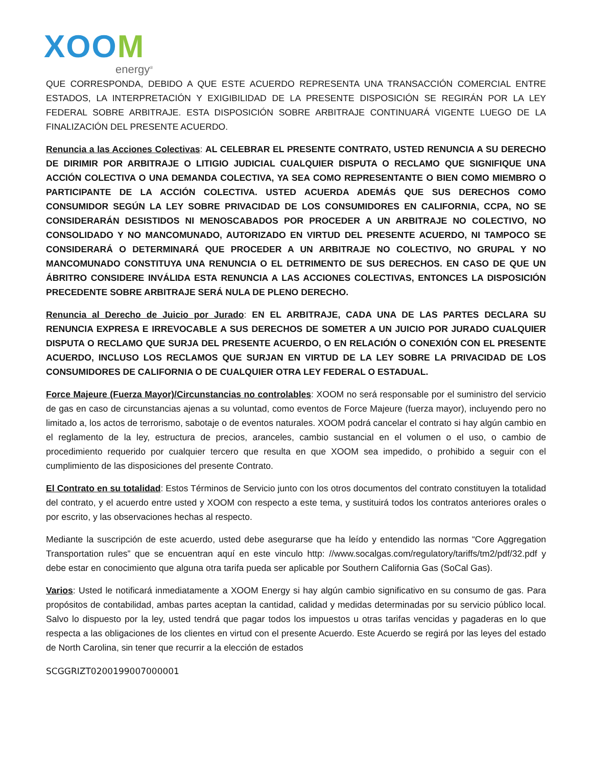XOOM
energy<sup>®</sup>
QUE CORRESPONDA, DEBIDO A QUE ESTE ACUERDO REPRESENTA UNA TRANSACCIÓN COMERCIAL ENTRE ESTADOS, LA INTERPRETACIÓN Y EXIGIBILIDAD DE LA PRESENTE DISPOSICIÓN SE REGIRÁN POR LA LEY FEDERAL SOBRE ARBITRAJE. ESTA DISPOSICIÓN SOBRE ARBITRAJE CONTINUARÁ VIGENTE LUEGO DE LA FINALIZACIÓN DEL PRESENTE ACUERDO.
Renuncia a las Acciones Colectivas: AL CELEBRAR EL PRESENTE CONTRATO, USTED RENUNCIA A SU DERECHO DE DIRIMIR POR ARBITRAJE O LITIGIO JUDICIAL CUALQUIER DISPUTA O RECLAMO QUE SIGNIFIQUE UNA ACCIÓN COLECTIVA O UNA DEMANDA COLECTIVA, YA SEA COMO REPRESENTANTE O BIEN COMO MIEMBRO O PARTICIPANTE DE LA ACCIÓN COLECTIVA. USTED ACUERDA ADEMÁS QUE SUS DERECHOS COMO CONSUMIDOR SEGÚN LA LEY SOBRE PRIVACIDAD DE LOS CONSUMIDORES EN CALIFORNIA, CCPA, NO SE CONSIDERARÁN DESISTIDOS NI MENOSCABADOS POR PROCEDER A UN ARBITRAJE NO COLECTIVO, NO CONSOLIDADO Y NO MANCOMUNADO, AUTORIZADO EN VIRTUD DEL PRESENTE ACUERDO, NI TAMPOCO SE CONSIDERARÁ O DETERMINARÁ QUE PROCEDER A UN ARBITRAJE NO COLECTIVO, NO GRUPAL Y NO MANCOMUNADO CONSTITUYA UNA RENUNCIA O EL DETRIMENTO DE SUS DERECHOS. EN CASO DE QUE UN ÁBRITRO CONSIDERE INVÁLIDA ESTA RENUNCIA A LAS ACCIONES COLECTIVAS, ENTONCES LA DISPOSICIÓN PRECEDENTE SOBRE ARBITRAJE SERÁ NULA DE PLENO DERECHO.
Renuncia al Derecho de Juicio por Jurado: EN EL ARBITRAJE, CADA UNA DE LAS PARTES DECLARA SU RENUNCIA EXPRESA E IRREVOCABLE A SUS DERECHOS DE SOMETER A UN JUICIO POR JURADO CUALQUIER DISPUTA O RECLAMO QUE SURJA DEL PRESENTE ACUERDO, O EN RELACIÓN O CONEXIÓN CON EL PRESENTE ACUERDO, INCLUSO LOS RECLAMOS QUE SURJAN EN VIRTUD DE LA LEY SOBRE LA PRIVACIDAD DE LOS CONSUMIDORES DE CALIFORNIA O DE CUALQUIER OTRA LEY FEDERAL O ESTADUAL.
Force Majeure (Fuerza Mayor)/Circunstancias no controlables: XOOM no será responsable por el suministro del servicio de gas en caso de circunstancias ajenas a su voluntad, como eventos de Force Majeure (fuerza mayor), incluyendo pero no limitado a, los actos de terrorismo, sabotaje o de eventos naturales. XOOM podrá cancelar el contrato si hay algún cambio en el reglamento de la ley, estructura de precios, aranceles, cambio sustancial en el volumen o el uso, o cambio de procedimiento requerido por cualquier tercero que resulta en que XOOM sea impedido, o prohibido a seguir con el cumplimiento de las disposiciones del presente Contrato.
El Contrato en su totalidad: Estos Términos de Servicio junto con los otros documentos del contrato constituyen la totalidad del contrato, y el acuerdo entre usted y XOOM con respecto a este tema, y sustituirá todos los contratos anteriores orales o por escrito, y las observaciones hechas al respecto.
Mediante la suscripción de este acuerdo, usted debe asegurarse que ha leído y entendido las normas “Core Aggregation Transportation rules” que se encuentran aquí en este vinculo http: //www.socalgas.com/regulatory/tariffs/tm2/pdf/32.pdf y debe estar en conocimiento que alguna otra tarifa pueda ser aplicable por Southern California Gas (SoCal Gas).
Varios: Usted le notificará inmediatamente a XOOM Energy si hay algún cambio significativo en su consumo de gas. Para propósitos de contabilidad, ambas partes aceptan la cantidad, calidad y medidas determinadas por su servicio público local. Salvo lo dispuesto por la ley, usted tendrá que pagar todos los impuestos u otras tarifas vencidas y pagaderas en lo que respecta a las obligaciones de los clientes en virtud con el presente Acuerdo. Este Acuerdo se regirá por las leyes del estado de North Carolina, sin tener que recurrir a la elección de estados
SCGGRIZT0200199007000001